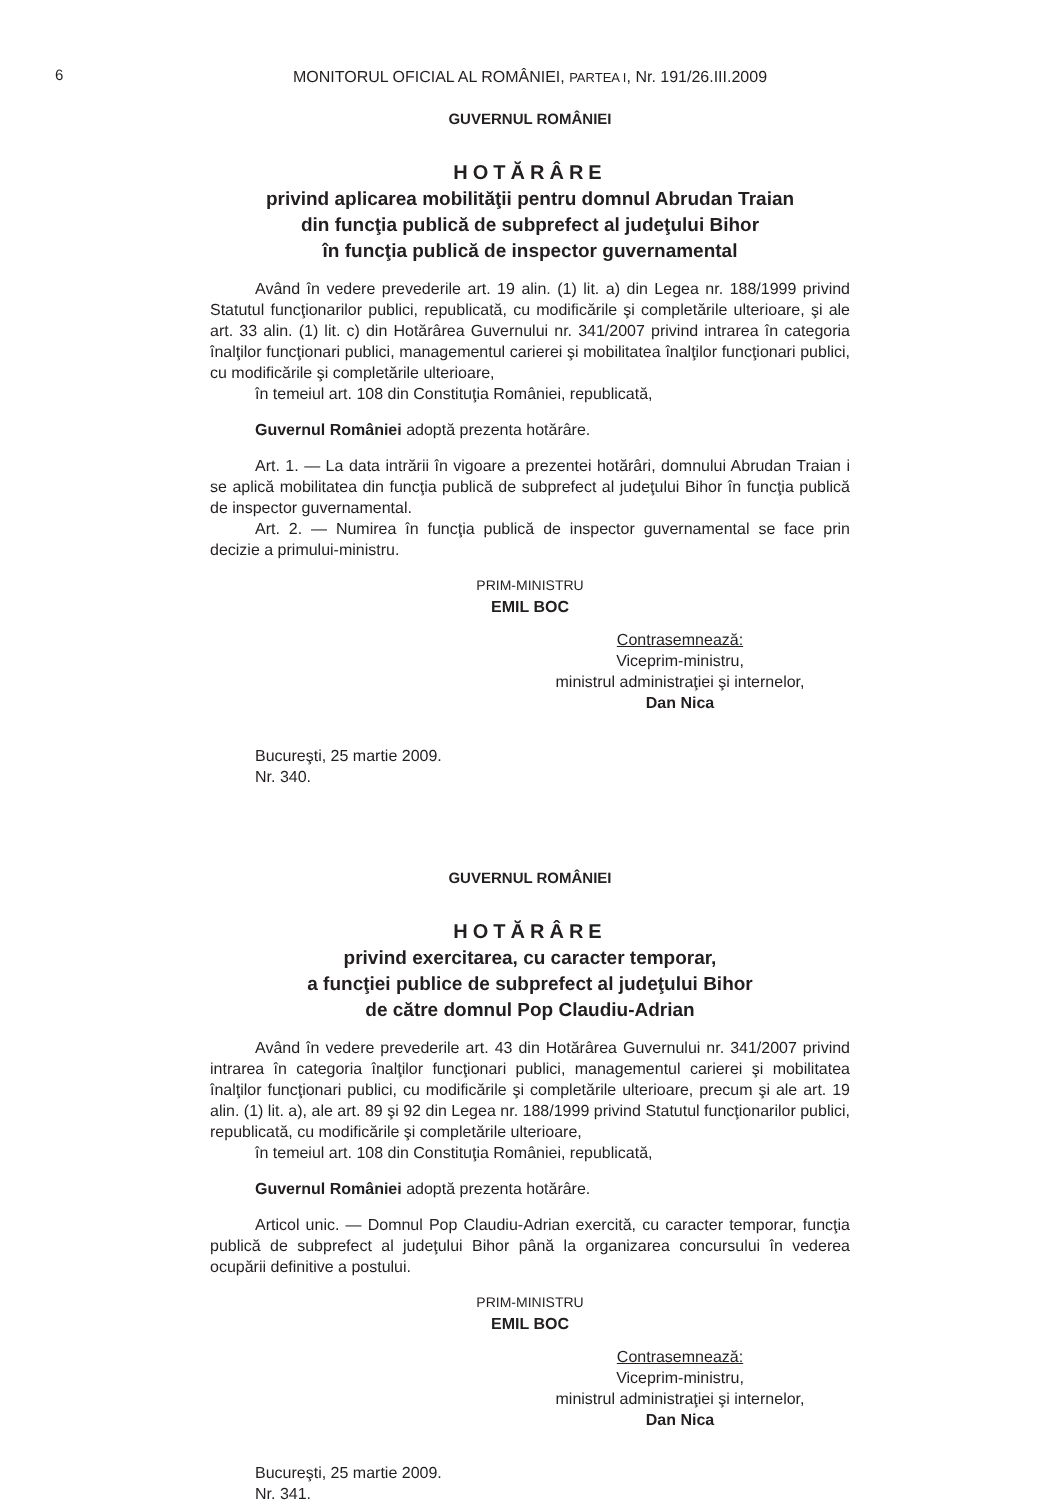6
MONITORUL OFICIAL AL ROMÂNIEI, PARTEA I, Nr. 191/26.III.2009
GUVERNUL ROMÂNIEI
HOTĂRÂRE
privind aplicarea mobilităţii pentru domnul Abrudan Traian
din funcţia publică de subprefect al judeţului Bihor
în funcţia publică de inspector guvernamental
Având în vedere prevederile art. 19 alin. (1) lit. a) din Legea nr. 188/1999 privind Statutul funcţionarilor publici, republicată, cu modificările şi completările ulterioare, şi ale art. 33 alin. (1) lit. c) din Hotărârea Guvernului nr. 341/2007 privind intrarea în categoria înalţilor funcţionari publici, managementul carierei şi mobilitatea înalţilor funcţionari publici, cu modificările şi completările ulterioare,
în temeiul art. 108 din Constituţia României, republicată,
Guvernul României adoptă prezenta hotărâre.
Art. 1. — La data intrării în vigoare a prezentei hotărâri, domnului Abrudan Traian i se aplică mobilitatea din funcţia publică de subprefect al judeţului Bihor în funcţia publică de inspector guvernamental.
Art. 2. — Numirea în funcţia publică de inspector guvernamental se face prin decizie a primului-ministru.
PRIM-MINISTRU
EMIL BOC
Contrasemnează:
Viceprim-ministru,
ministrul administraţiei şi internelor,
Dan Nica
Bucureşti, 25 martie 2009.
Nr. 340.
GUVERNUL ROMÂNIEI
HOTĂRÂRE
privind exercitarea, cu caracter temporar,
a funcţiei publice de subprefect al judeţului Bihor
de către domnul Pop Claudiu-Adrian
Având în vedere prevederile art. 43 din Hotărârea Guvernului nr. 341/2007 privind intrarea în categoria înalţilor funcţionari publici, managementul carierei şi mobilitatea înalţilor funcţionari publici, cu modificările şi completările ulterioare, precum şi ale art. 19 alin. (1) lit. a), ale art. 89 şi 92 din Legea nr. 188/1999 privind Statutul funcţionarilor publici, republicată, cu modificările şi completările ulterioare,
în temeiul art. 108 din Constituţia României, republicată,
Guvernul României adoptă prezenta hotărâre.
Articol unic. — Domnul Pop Claudiu-Adrian exercită, cu caracter temporar, funcţia publică de subprefect al judeţului Bihor până la organizarea concursului în vederea ocupării definitive a postului.
PRIM-MINISTRU
EMIL BOC
Contrasemnează:
Viceprim-ministru,
ministrul administraţiei şi internelor,
Dan Nica
Bucureşti, 25 martie 2009.
Nr. 341.